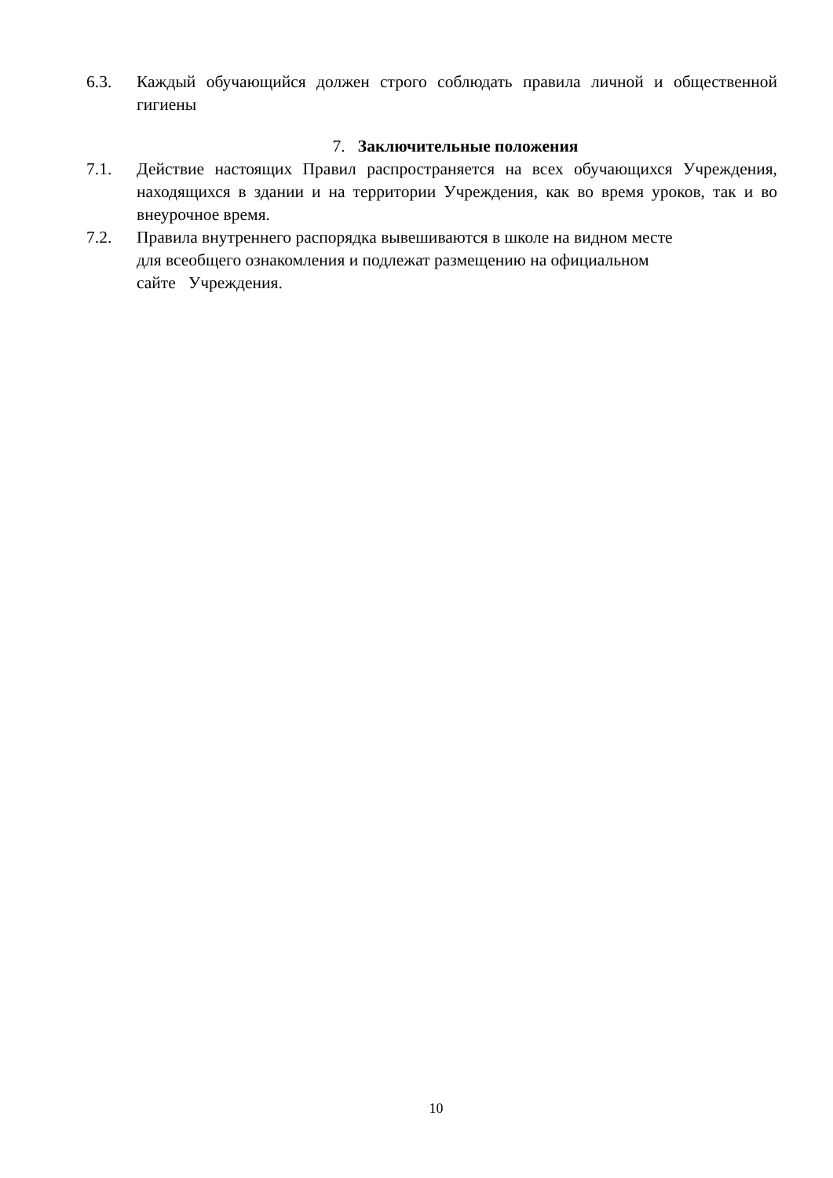6.3. Каждый обучающийся должен строго соблюдать правила личной и общественной гигиены
7. Заключительные положения
7.1. Действие настоящих Правил распространяется на всех обучающихся Учреждения, находящихся в здании и на территории Учреждения, как во время уроков, так и во внеурочное время.
7.2. Правила внутреннего распорядка вывешиваются в школе на видном месте
для всеобщего ознакомления и подлежат размещению на официальном
сайте Учреждения.
10